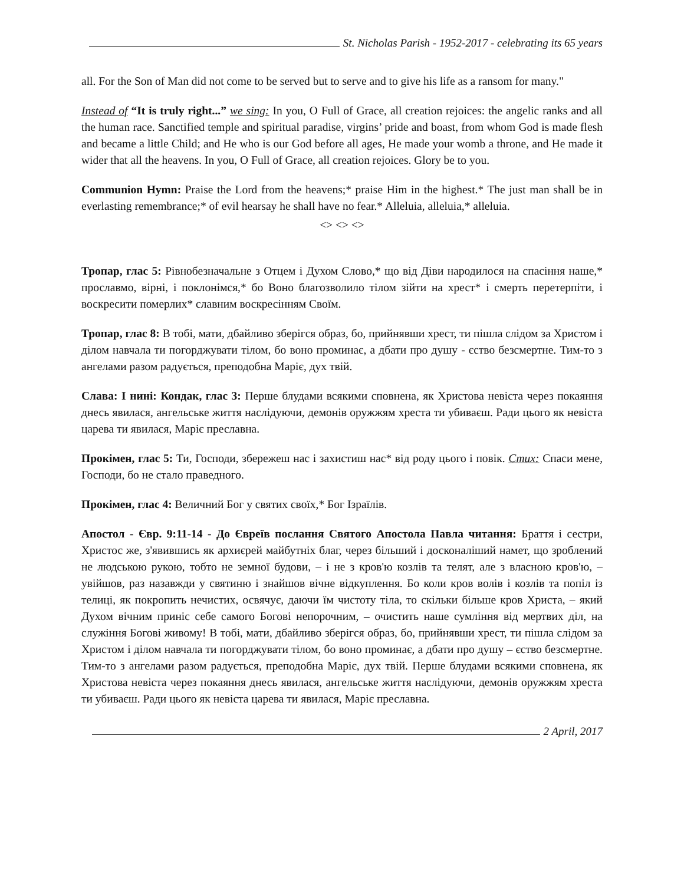St. Nicholas Parish - 1952-2017 - celebrating its 65 years
all. For the Son of Man did not come to be served but to serve and to give his life as a ransom for many."
Instead of “It is truly right...” we sing: In you, O Full of Grace, all creation rejoices: the angelic ranks and all the human race. Sanctified temple and spiritual paradise, virgins’ pride and boast, from whom God is made flesh and became a little Child; and He who is our God before all ages, He made your womb a throne, and He made it wider that all the heavens. In you, O Full of Grace, all creation rejoices. Glory be to you.
Communion Hymn: Praise the Lord from the heavens;* praise Him in the highest.* The just man shall be in everlasting remembrance;* of evil hearsay he shall have no fear.* Alleluia, alleluia,* alleluia.
<> <> <>
Тропар, глас 5: Рівнобезначальне з Отцем і Духом Слово,* що від Діви народилося на спасіння наше,* прославмо, вірні, і поклонімся,* бо Воно благозволило тілом зійти на хрест* і смерть перетерпіти, і воскресити померлих* славним воскресінням Своїм.
Тропар, глас 8: В тобі, мати, дбайливо зберігся образ, бо, прийнявши хрест, ти пішла слідом за Христом і ділом навчала ти погорджувати тілом, бо воно проминає, а дбати про душу - єство безсмертне. Тим-то з ангелами разом радується, преподобна Маріє, дух твій.
Слава: І нині: Кондак, глас 3: Перше блудами всякими сповнена, як Христова невіста через покаяння днесь явилася, ангельське життя наслідуючи, демонів оружжям хреста ти убиваєш. Ради цього як невіста царева ти явилася, Маріє преславна.
Прокімен, глас 5: Ти, Господи, збережеш нас і захистиш нас* від роду цього і повік. Стих: Спаси мене, Господи, бо не стало праведного.
Прокімен, глас 4: Величний Бог у святих своїх,* Бог Ізраїлів.
Апостол - Євр. 9:11-14 - До Євреїв послання Святого Апостола Павла читання: Браття і сестри, Христос же, з'явившись як архиєрей майбутніх благ, через більший і досконаліший намет, що зроблений не людською рукою, тобто не земної будови, – і не з кров'ю козлів та телят, але з власною кров'ю, – увійшов, раз назавжди у святиню і знайшов вічне відкуплення. Бо коли кров волів і козлів та попіл із телиці, як покропить нечистих, освячує, даючи їм чистоту тіла, то скільки більше кров Христа, – який Духом вічним приніс себе самого Богові непорочним, – очистить наше сумління від мертвих діл, на служіння Богові живому! В тобі, мати, дбайливо зберігся образ, бо, прийнявши хрест, ти пішла слідом за Христом і ділом навчала ти погорджувати тілом, бо воно проминає, а дбати про душу – єство безсмертне. Тим-то з ангелами разом радується, преподобна Маріє, дух твій. Перше блудами всякими сповнена, як Христова невіста через покаяння днесь явилася, ангельське життя наслідуючи, демонів оружжям хреста ти убиваєш. Ради цього як невіста царева ти явилася, Маріє преславна.
2 April, 2017